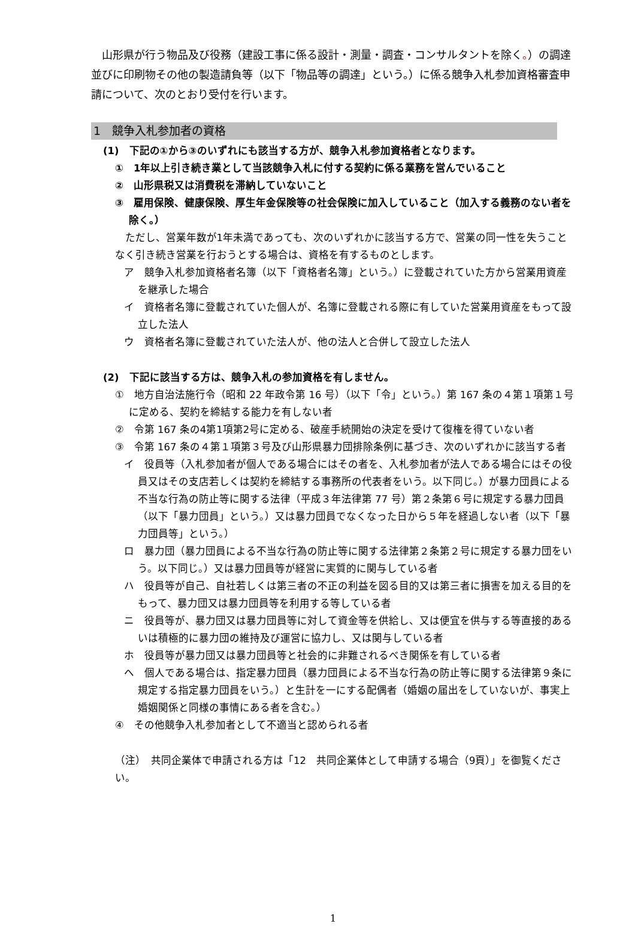山形県が行う物品及び役務（建設工事に係る設計・測量・調査・コンサルタントを除く。）の調達並びに印刷物その他の製造請負等（以下「物品等の調達」という。）に係る競争入札参加資格審査申請について、次のとおり受付を行います。
1　競争入札参加者の資格
(1)　下記の①から③のいずれにも該当する方が、競争入札参加資格者となります。
①　1年以上引き続き業として当該競争入札に付する契約に係る業務を営んでいること
②　山形県税又は消費税を滞納していないこと
③　雇用保険、健康保険、厚生年金保険等の社会保険に加入していること（加入する義務のない者を除く。）
ただし、営業年数が1年未満であっても、次のいずれかに該当する方で、営業の同一性を失うことなく引き続き営業を行おうとする場合は、資格を有するものとします。
ア　競争入札参加資格者名簿（以下「資格者名簿」という。）に登載されていた方から営業用資産を継承した場合
イ　資格者名簿に登載されていた個人が、名簿に登載される際に有していた営業用資産をもって設立した法人
ウ　資格者名簿に登載されていた法人が、他の法人と合併して設立した法人
(2)　下記に該当する方は、競争入札の参加資格を有しません。
①　地方自治法施行令（昭和 22 年政令第 16 号）（以下「令」という。）第 167 条の４第１項第１号に定める、契約を締結する能力を有しない者
②　令第 167 条の4第1項第2号に定める、破産手続開始の決定を受けて復権を得ていない者
③　令第 167 条の４第１項第３号及び山形県暴力団排除条例に基づき、次のいずれかに該当する者
イ　役員等（入札参加者が個人である場合にはその者を、入札参加者が法人である場合にはその役員又はその支店若しくは契約を締結する事務所の代表者をいう。以下同じ。）が暴力団員による不当な行為の防止等に関する法律（平成３年法律第 77 号）第２条第６号に規定する暴力団員（以下「暴力団員」という。）又は暴力団員でなくなった日から５年を経過しない者（以下「暴力団員等」という。）
ロ　暴力団（暴力団員による不当な行為の防止等に関する法律第２条第２号に規定する暴力団をいう。以下同じ。）又は暴力団員等が経営に実質的に関与している者
ハ　役員等が自己、自社若しくは第三者の不正の利益を図る目的又は第三者に損害を加える目的をもって、暴力団又は暴力団員等を利用する等している者
ニ　役員等が、暴力団又は暴力団員等に対して資金等を供給し、又は便宜を供与する等直接的あるいは積極的に暴力団の維持及び運営に協力し、又は関与している者
ホ　役員等が暴力団又は暴力団員等と社会的に非難されるべき関係を有している者
ヘ　個人である場合は、指定暴力団員（暴力団員による不当な行為の防止等に関する法律第９条に規定する指定暴力団員をいう。）と生計を一にする配偶者（婚姻の届出をしていないが、事実上婚姻関係と同様の事情にある者を含む。）
④　その他競争入札参加者として不適当と認められる者
（注）　共同企業体で申請される方は「12　共同企業体として申請する場合（9頁）」を御覧ください。
1